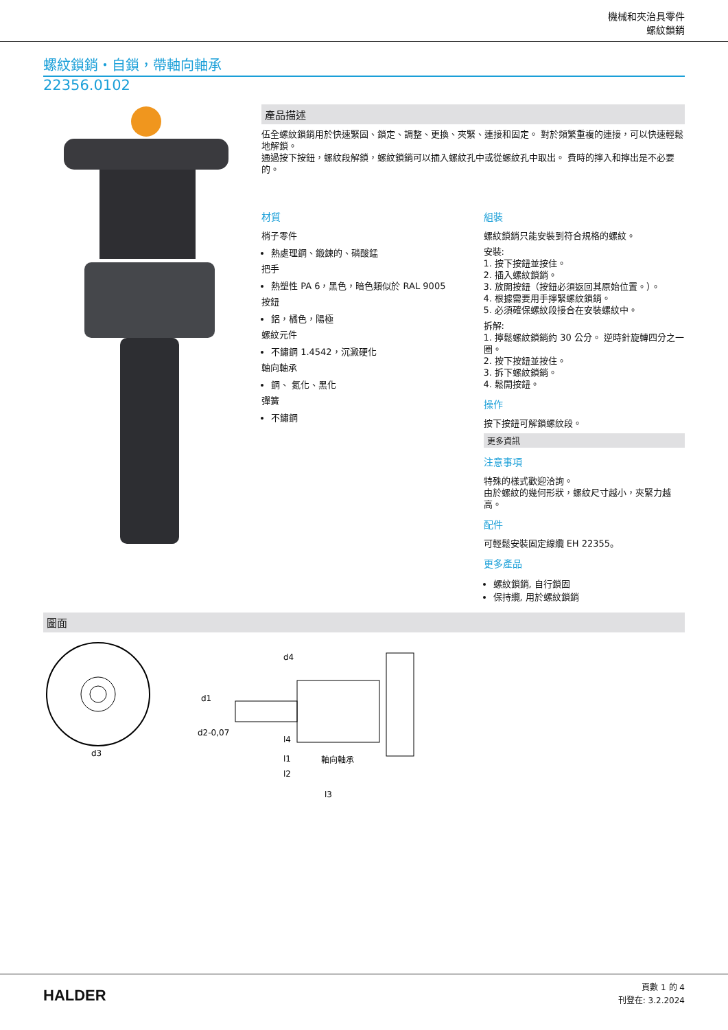機械和夾治具零件
螺紋鎖銷
螺紋鎖銷・自鎖，帶軸向軸承
22356.0102
產品描述
伍全螺紋鎖銷用於快速緊固、鎖定、調整、更換、夾緊、連接和固定。 對於頻繁重複的連接，可以快速輕鬆地解鎖。
通過按下按鈕，螺紋段解鎖，螺紋鎖銷可以插入螺紋孔中或從螺紋孔中取出。 費時的擰入和擰出是不必要的。
材質
梢子零件
熱處理鋼、鍛鍊的、磷酸錳
把手
熱塑性 PA 6，黑色，暗色類似於 RAL 9005
按鈕
鋁，橘色，陽極
螺紋元件
不鏽鋼 1.4542，沉澱硬化
軸向軸承
鋼、 氮化、黑化
彈簧
不鏽鋼
組裝
螺紋鎖銷只能安裝到符合規格的螺紋。
安裝:
1. 按下按鈕並按住。
2. 插入螺紋鎖銷。
3. 放開按鈕（按鈕必須返回其原始位置。）。
4. 根據需要用手擰緊螺紋鎖銷。
5. 必須確保螺紋段接合在安裝螺紋中。
拆解:
1. 擰鬆螺紋鎖銷約 30 公分。 逆時針旋轉四分之一圈。
2. 按下按鈕並按住。
3. 拆下螺紋鎖銷。
4. 鬆開按鈕。
操作
按下按鈕可解鎖螺紋段。
更多資訊
注意事項
特殊的樣式歡迎洽詢。
由於螺紋的幾何形狀，螺紋尺寸越小，夾緊力越高。
配件
可輕鬆安裝固定線纜 EH 22355。
更多產品
螺紋鎖銷, 自行鎖固
保持纜, 用於螺紋鎖銷
圖面
d3
d1
d2-0,07
l2
l1
l4
l3
軸向軸承
d4
HALDER
頁數 1 的 4
刊登在: 3.2.2024